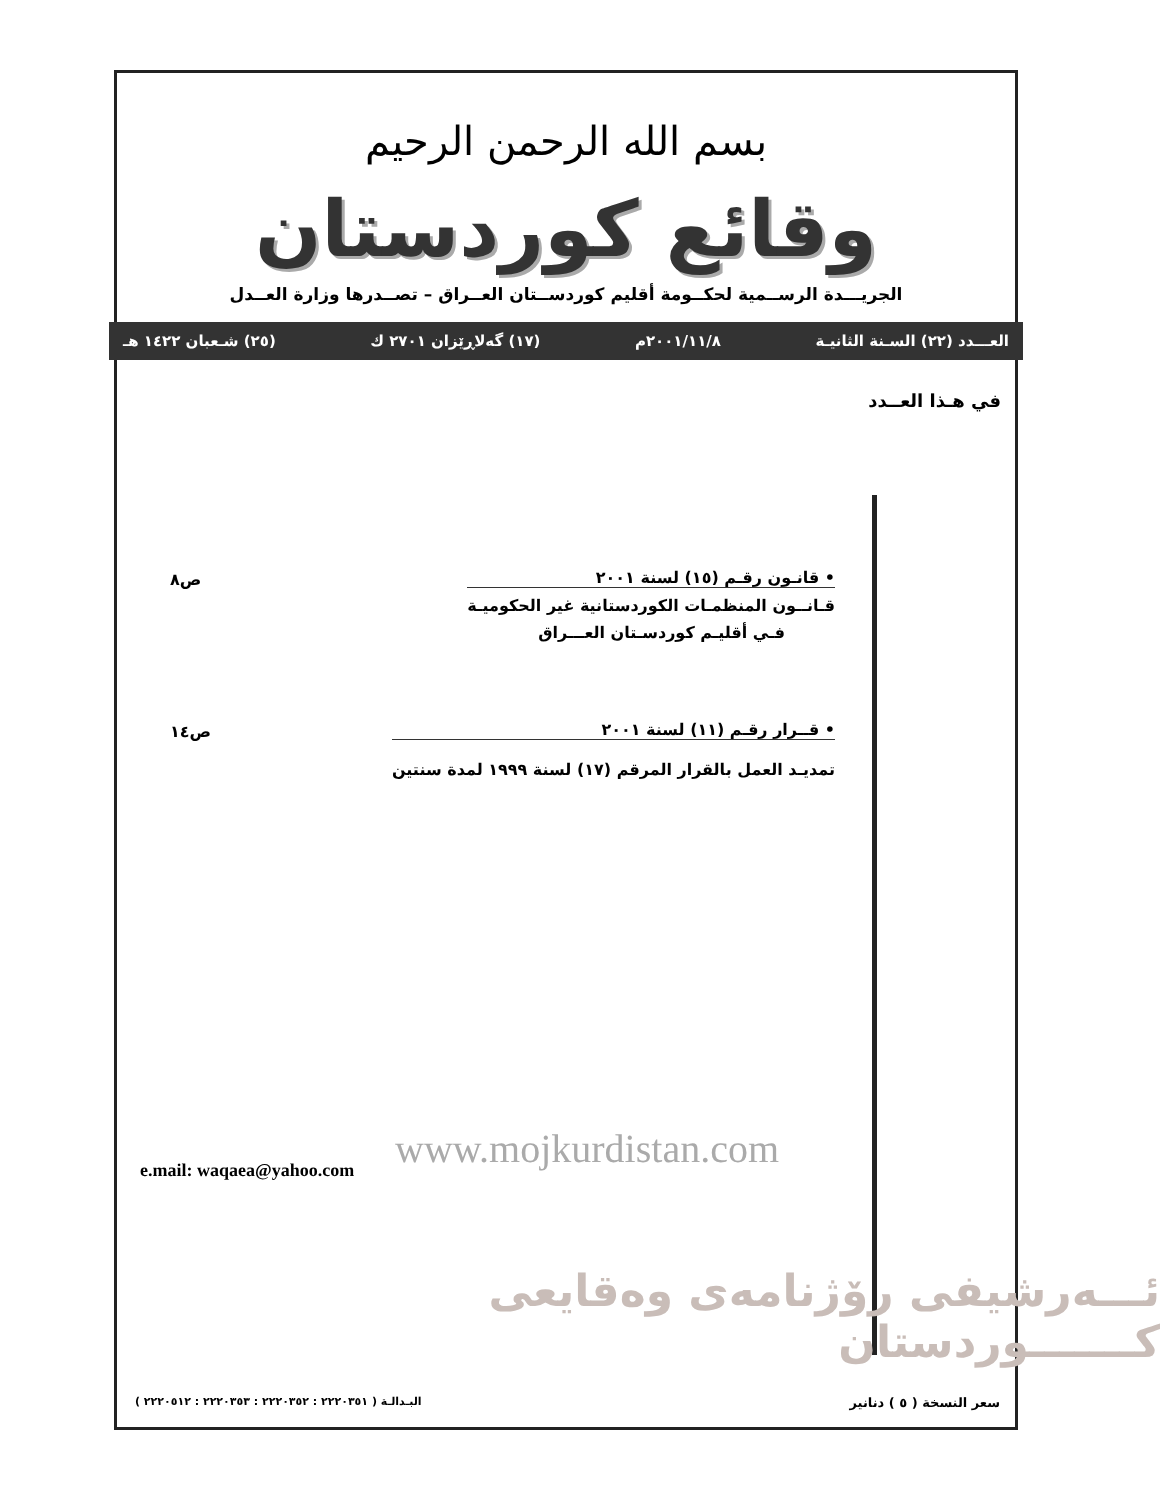بسم الله الرحمن الرحيم
وقائع كوردستان
الجريـــدة الرســمية لحكــومة أقليم كوردســتان العــراق – تصــدرها وزارة العــدل
العـــدد (٢٢) السـنة الثانيـة ٢٠٠١/١١/٨م (١٧) گەلاڕێزان ٢٧٠١ ك (٢٥) شـعبان ١٤٢٢ هـ
في هـذا العــدد
• قانـون رقـم (١٥) لسنة ٢٠٠١
قـانــون المنظمـات الكوردستانية غير الحكوميـة
فـي أقليـم كوردسـتان العـــراق
ص٨
• قــرار رقـم (١١) لسنة ٢٠٠١
تمديـد العمل بالقرار المرقم (١٧) لسنة ١٩٩٩ لمدة سنتين
ص١٤
ئـــەرشيفى رۆژنامەى وەقايعى كـــــــوردستان
www.mojkurdistan.com
e.mail: waqaea@yahoo.com
البـدالـة ( ٢٢٢٠٣٥١ : ٢٢٢٠٣٥٢ : ٢٢٢٠٣٥٣ : ٢٢٢٠٥١٢ )
سعر النسخة ( ٥ ) دنانير